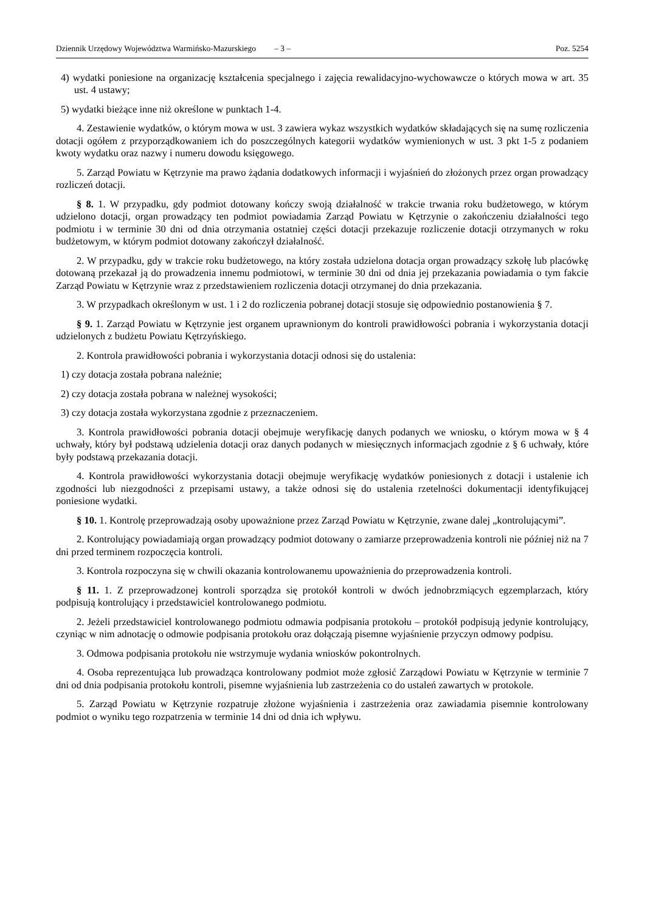Dziennik Urzędowy Województwa Warmińsko-Mazurskiego – 3 – Poz. 5254
4) wydatki poniesione na organizację kształcenia specjalnego i zajęcia rewalidacyjno-wychowawcze o których mowa w art. 35 ust. 4 ustawy;
5) wydatki bieżące inne niż określone w punktach 1-4.
4. Zestawienie wydatków, o którym mowa w ust. 3 zawiera wykaz wszystkich wydatków składających się na sumę rozliczenia dotacji ogółem z przyporządkowaniem ich do poszczególnych kategorii wydatków wymienionych w ust. 3 pkt 1-5 z podaniem kwoty wydatku oraz nazwy i numeru dowodu księgowego.
5. Zarząd Powiatu w Kętrzynie ma prawo żądania dodatkowych informacji i wyjaśnień do złożonych przez organ prowadzący rozliczeń dotacji.
§ 8. 1. W przypadku, gdy podmiot dotowany kończy swoją działalność w trakcie trwania roku budżetowego, w którym udzielono dotacji, organ prowadzący ten podmiot powiadamia Zarząd Powiatu w Kętrzynie o zakończeniu działalności tego podmiotu i w terminie 30 dni od dnia otrzymania ostatniej części dotacji przekazuje rozliczenie dotacji otrzymanych w roku budżetowym, w którym podmiot dotowany zakończył działalność.
2. W przypadku, gdy w trakcie roku budżetowego, na który została udzielona dotacja organ prowadzący szkołę lub placówkę dotowaną przekazał ją do prowadzenia innemu podmiotowi, w terminie 30 dni od dnia jej przekazania powiadamia o tym fakcie Zarząd Powiatu w Kętrzynie wraz z przedstawieniem rozliczenia dotacji otrzymanej do dnia przekazania.
3. W przypadkach określonym w ust. 1 i 2 do rozliczenia pobranej dotacji stosuje się odpowiednio postanowienia § 7.
§ 9. 1. Zarząd Powiatu w Kętrzynie jest organem uprawnionym do kontroli prawidłowości pobrania i wykorzystania dotacji udzielonych z budżetu Powiatu Kętrzyńskiego.
2. Kontrola prawidłowości pobrania i wykorzystania dotacji odnosi się do ustalenia:
1) czy dotacja została pobrana należnie;
2) czy dotacja została pobrana w należnej wysokości;
3) czy dotacja została wykorzystana zgodnie z przeznaczeniem.
3. Kontrola prawidłowości pobrania dotacji obejmuje weryfikację danych podanych we wniosku, o którym mowa w § 4 uchwały, który był podstawą udzielenia dotacji oraz danych podanych w miesięcznych informacjach zgodnie z § 6 uchwały, które były podstawą przekazania dotacji.
4. Kontrola prawidłowości wykorzystania dotacji obejmuje weryfikację wydatków poniesionych z dotacji i ustalenie ich zgodności lub niezgodności z przepisami ustawy, a także odnosi się do ustalenia rzetelności dokumentacji identyfikującej poniesione wydatki.
§ 10. 1. Kontrolę przeprowadzają osoby upoważnione przez Zarząd Powiatu w Kętrzynie, zwane dalej „kontrolującymi”.
2. Kontrolujący powiadamiają organ prowadzący podmiot dotowany o zamiarze przeprowadzenia kontroli nie później niż na 7 dni przed terminem rozpoczęcia kontroli.
3. Kontrola rozpoczyna się w chwili okazania kontrolowanemu upoważnienia do przeprowadzenia kontroli.
§ 11. 1. Z przeprowadzonej kontroli sporządza się protokół kontroli w dwóch jednobrzmiących egzemplarzach, który podpisują kontrolujący i przedstawiciel kontrolowanego podmiotu.
2. Jeżeli przedstawiciel kontrolowanego podmiotu odmawia podpisania protokołu – protokół podpisują jedynie kontrolujący, czyniąc w nim adnotację o odmowie podpisania protokołu oraz dołączają pisemne wyjaśnienie przyczyn odmowy podpisu.
3. Odmowa podpisania protokołu nie wstrzymuje wydania wniosków pokontrolnych.
4. Osoba reprezentująca lub prowadząca kontrolowany podmiot może zgłosić Zarządowi Powiatu w Kętrzynie w terminie 7 dni od dnia podpisania protokołu kontroli, pisemne wyjaśnienia lub zastrzeżenia co do ustaleń zawartych w protokole.
5. Zarząd Powiatu w Kętrzynie rozpatruje złożone wyjaśnienia i zastrzeżenia oraz zawiadamia pisemnie kontrolowany podmiot o wyniku tego rozpatrzenia w terminie 14 dni od dnia ich wpływu.